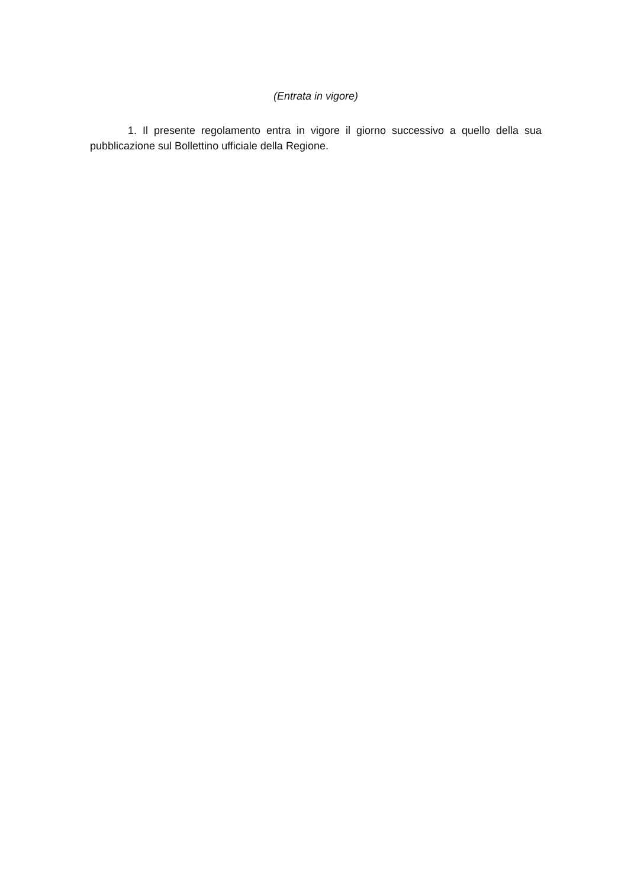(Entrata in vigore)
1. Il presente regolamento entra in vigore il giorno successivo a quello della sua pubblicazione sul Bollettino ufficiale della Regione.